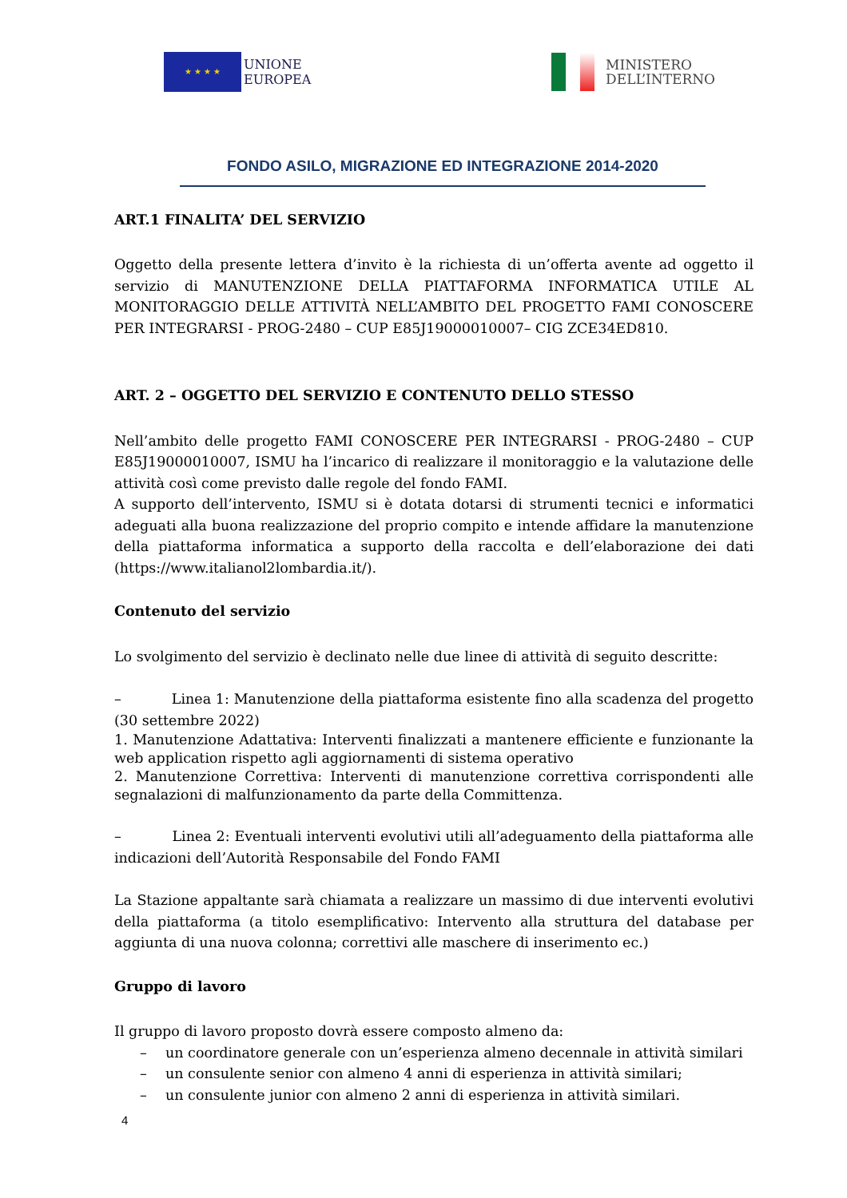★ ★ ★ ★
UNIONE
EUROPEA
MINISTERO
DELL’INTERNO
FONDO ASILO, MIGRAZIONE ED INTEGRAZIONE 2014-2020
ART.1 FINALITA’ DEL SERVIZIO
Oggetto della presente lettera d’invito è la richiesta di un’offerta avente ad oggetto il servizio di MANUTENZIONE DELLA PIATTAFORMA INFORMATICA UTILE AL MONITORAGGIO DELLE ATTIVITÀ NELL’AMBITO DEL PROGETTO FAMI CONOSCERE PER INTEGRARSI - PROG-2480 – CUP E85J19000010007– CIG ZCE34ED810.
ART. 2 – OGGETTO DEL SERVIZIO E CONTENUTO DELLO STESSO
Nell’ambito delle progetto FAMI CONOSCERE PER INTEGRARSI - PROG-2480 – CUP E85J19000010007, ISMU ha l’incarico di realizzare il monitoraggio e la valutazione delle attività così come previsto dalle regole del fondo FAMI.
A supporto dell’intervento, ISMU si è dotata dotarsi di strumenti tecnici e informatici adeguati alla buona realizzazione del proprio compito e intende affidare la manutenzione della piattaforma informatica a supporto della raccolta e dell’elaborazione dei dati (https://www.italianol2lombardia.it/).
Contenuto del servizio
Lo svolgimento del servizio è declinato nelle due linee di attività di seguito descritte:
– Linea 1: Manutenzione della piattaforma esistente fino alla scadenza del progetto (30 settembre 2022)
1. Manutenzione Adattativa: Interventi finalizzati a mantenere efficiente e funzionante la web application rispetto agli aggiornamenti di sistema operativo
2. Manutenzione Correttiva: Interventi di manutenzione correttiva corrispondenti alle segnalazioni di malfunzionamento da parte della Committenza.
– Linea 2: Eventuali interventi evolutivi utili all’adeguamento della piattaforma alle indicazioni dell’Autorità Responsabile del Fondo FAMI
La Stazione appaltante sarà chiamata a realizzare un massimo di due interventi evolutivi della piattaforma (a titolo esemplificativo: Intervento alla struttura del database per aggiunta di una nuova colonna; correttivi alle maschere di inserimento ec.)
Gruppo di lavoro
Il gruppo di lavoro proposto dovrà essere composto almeno da:
– un coordinatore generale con un’esperienza almeno decennale in attività similari
– un consulente senior con almeno 4 anni di esperienza in attività similari;
– un consulente junior con almeno 2 anni di esperienza in attività similari.
4